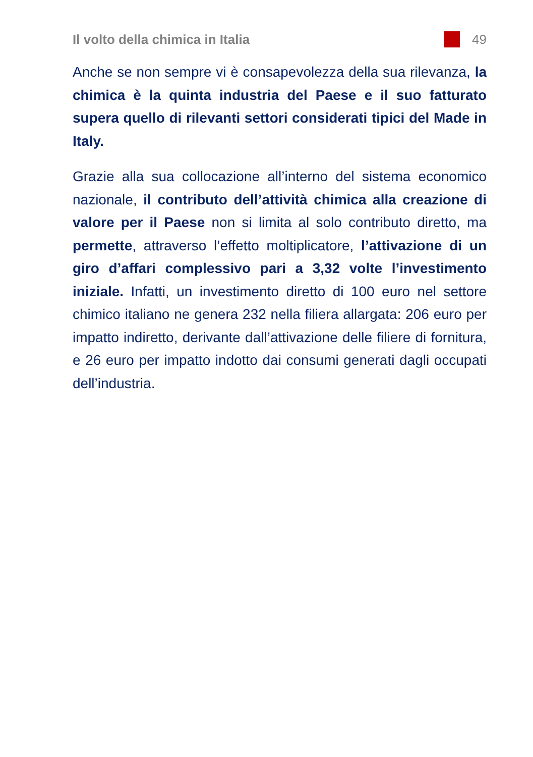Il volto della chimica in Italia
49
Anche se non sempre vi è consapevolezza della sua rilevanza, la chimica è la quinta industria del Paese e il suo fatturato supera quello di rilevanti settori considerati tipici del Made in Italy.
Grazie alla sua collocazione all’interno del sistema economico nazionale, il contributo dell’attività chimica alla creazione di valore per il Paese non si limita al solo contributo diretto, ma permette, attraverso l’effetto moltiplicatore, l’attivazione di un giro d’affari complessivo pari a 3,32 volte l’investimento iniziale. Infatti, un investimento diretto di 100 euro nel settore chimico italiano ne genera 232 nella filiera allargata: 206 euro per impatto indiretto, derivante dall’attivazione delle filiere di fornitura, e 26 euro per impatto indotto dai consumi generati dagli occupati dell’industria.